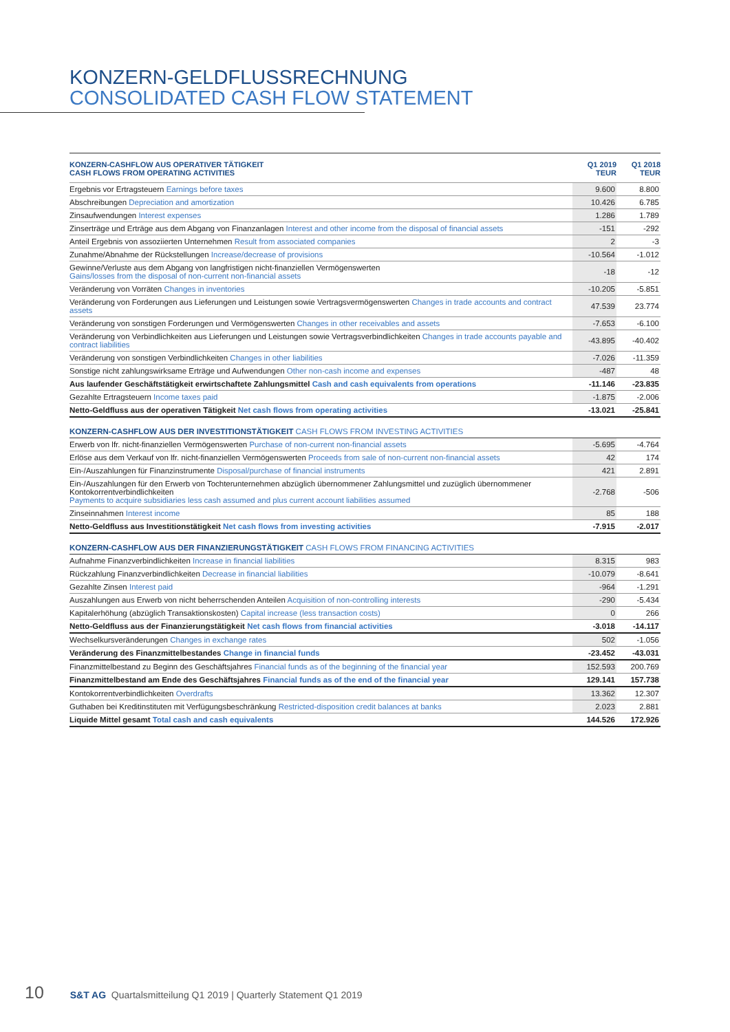KONZERN-GELDFLUSSRECHNUNG
CONSOLIDATED CASH FLOW STATEMENT
| KONZERN-CASHFLOW AUS OPERATIVER TÄTIGKEIT CASH FLOWS FROM OPERATING ACTIVITIES | Q1 2019 TEUR | Q1 2018 TEUR |
| --- | --- | --- |
| Ergebnis vor Ertragsteuern Earnings before taxes | 9.600 | 8.800 |
| Abschreibungen Depreciation and amortization | 10.426 | 6.785 |
| Zinsaufwendungen Interest expenses | 1.286 | 1.789 |
| Zinserträge und Erträge aus dem Abgang von Finanzanlagen Interest and other income from the disposal of financial assets | -151 | -292 |
| Anteil Ergebnis von assoziierten Unternehmen Result from associated companies | 2 | -3 |
| Zunahme/Abnahme der Rückstellungen Increase/decrease of provisions | -10.564 | -1.012 |
| Gewinne/Verluste aus dem Abgang von langfristigen nicht-finanziellen Vermögenswerten Gains/losses from the disposal of non-current non-financial assets | -18 | -12 |
| Veränderung von Vorräten Changes in inventories | -10.205 | -5.851 |
| Veränderung von Forderungen aus Lieferungen und Leistungen sowie Vertragsvermögenswerten Changes in trade accounts and contract assets | 47.539 | 23.774 |
| Veränderung von sonstigen Forderungen und Vermögenswerten Changes in other receivables and assets | -7.653 | -6.100 |
| Veränderung von Verbindlichkeiten aus Lieferungen und Leistungen sowie Vertragsverbindlichkeiten Changes in trade accounts payable and contract liabilities | -43.895 | -40.402 |
| Veränderung von sonstigen Verbindlichkeiten Changes in other liabilities | -7.026 | -11.359 |
| Sonstige nicht zahlungswirksame Erträge und Aufwendungen Other non-cash income and expenses | -487 | 48 |
| Aus laufender Geschäftstätigkeit erwirtschaftete Zahlungsmittel Cash and cash equivalents from operations | -11.146 | -23.835 |
| Gezahlte Ertragsteuern Income taxes paid | -1.875 | -2.006 |
| Netto-Geldfluss aus der operativen Tätigkeit Net cash flows from operating activities | -13.021 | -25.841 |
| KONZERN-CASHFLOW AUS DER INVESTITIONSTÄTIGKEIT CASH FLOWS FROM INVESTING ACTIVITIES | | |
| Erwerb von lfr. nicht-finanziellen Vermögenswerten Purchase of non-current non-financial assets | -5.695 | -4.764 |
| Erlöse aus dem Verkauf von lfr. nicht-finanziellen Vermögenswerten Proceeds from sale of non-current non-financial assets | 42 | 174 |
| Ein-/Auszahlungen für Finanzinstrumente Disposal/purchase of financial instruments | 421 | 2.891 |
| Ein-/Auszahlungen für den Erwerb von Tochterunternehmen abzüglich übernommener Zahlungsmittel und zuzüglich übernommener Kontokorrentverbindlichkeiten Payments to acquire subsidiaries less cash assumed and plus current account liabilities assumed | -2.768 | -506 |
| Zinseinnahmen Interest income | 85 | 188 |
| Netto-Geldfluss aus Investitionstätigkeit Net cash flows from investing activities | -7.915 | -2.017 |
| KONZERN-CASHFLOW AUS DER FINANZIERUNGSTÄTIGKEIT CASH FLOWS FROM FINANCING ACTIVITIES | | |
| Aufnahme Finanzverbindlichkeiten Increase in financial liabilities | 8.315 | 983 |
| Rückzahlung Finanzverbindlichkeiten Decrease in financial liabilities | -10.079 | -8.641 |
| Gezahlte Zinsen Interest paid | -964 | -1.291 |
| Auszahlungen aus Erwerb von nicht beherrschenden Anteilen Acquisition of non-controlling interests | -290 | -5.434 |
| Kapitalerhöhung (abzüglich Transaktionskosten) Capital increase (less transaction costs) | 0 | 266 |
| Netto-Geldfluss aus der Finanzierungstätigkeit Net cash flows from financial activities | -3.018 | -14.117 |
| Wechselkursveränderungen Changes in exchange rates | 502 | -1.056 |
| Veränderung des Finanzmittelbestandes Change in financial funds | -23.452 | -43.031 |
| Finanzmittelbestand zu Beginn des Geschäftsjahres Financial funds as of the beginning of the financial year | 152.593 | 200.769 |
| Finanzmittelbestand am Ende des Geschäftsjahres Financial funds as of the end of the financial year | 129.141 | 157.738 |
| Kontokorrentverbindlichkeiten Overdrafts | 13.362 | 12.307 |
| Guthaben bei Kreditinstituten mit Verfügungsbeschränkung Restricted-disposition credit balances at banks | 2.023 | 2.881 |
| Liquide Mittel gesamt Total cash and cash equivalents | 144.526 | 172.926 |
10 S&T AG Quartalsmitteilung Q1 2019 | Quarterly Statement Q1 2019